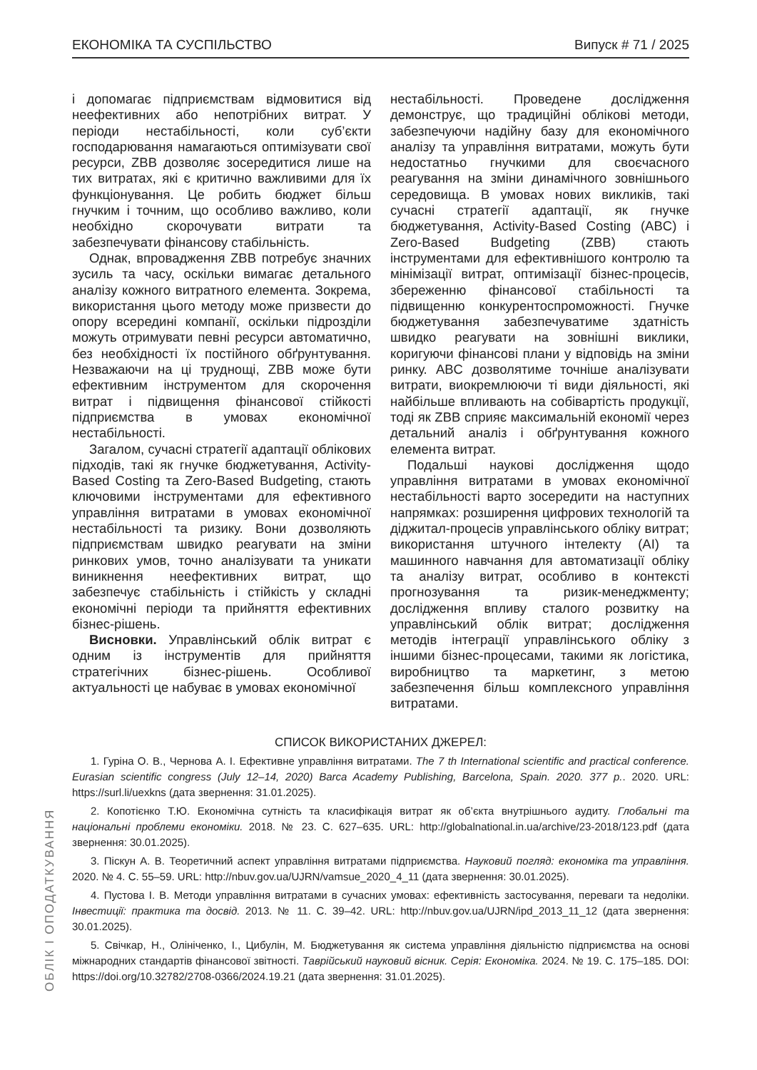ЕКОНОМІКА ТА СУСПІЛЬСТВО Випуск # 71 / 2025
і допомагає підприємствам відмовитися від неефективних або непотрібних витрат. У періоди нестабільності, коли суб’єкти господарювання намагаються оптимізувати свої ресурси, ZBB дозволяє зосередитися лише на тих витратах, які є критично важливими для їх функціонування. Це робить бюджет більш гнучким і точним, що особливо важливо, коли необхідно скорочувати витрати та забезпечувати фінансову стабільність.
Однак, впровадження ZBB потребує значних зусиль та часу, оскільки вимагає детального аналізу кожного витратного елемента. Зокрема, використання цього методу може призвести до опору всередині компанії, оскільки підрозділи можуть отримувати певні ресурси автоматично, без необхідності їх постійного обґрунтування. Незважаючи на ці труднощі, ZBB може бути ефективним інструментом для скорочення витрат і підвищення фінансової стійкості підприємства в умовах економічної нестабільності.
Загалом, сучасні стратегії адаптації облікових підходів, такі як гнучке бюджетування, Activity-Based Costing та Zero-Based Budgeting, стають ключовими інструментами для ефективного управління витратами в умовах економічної нестабільності та ризику. Вони дозволяють підприємствам швидко реагувати на зміни ринкових умов, точно аналізувати та уникати виникнення неефективних витрат, що забезпечує стабільність і стійкість у складні економічні періоди та прийняття ефективних бізнес-рішень.
Висновки. Управлінський облік витрат є одним із інструментів для прийняття стратегічних бізнес-рішень. Особливої актуальності це набуває в умовах економічної
нестабільності. Проведене дослідження демонструє, що традиційні облікові методи, забезпечуючи надійну базу для економічного аналізу та управління витратами, можуть бути недостатньо гнучкими для своєчасного реагування на зміни динамічного зовнішнього середовища. В умовах нових викликів, такі сучасні стратегії адаптації, як гнучке бюджетування, Activity-Based Costing (ABC) і Zero-Based Budgeting (ZBB) стають інструментами для ефективнішого контролю та мінімізації витрат, оптимізації бізнес-процесів, збереженню фінансової стабільності та підвищенню конкурентоспроможності. Гнучке бюджетування забезпечуватиме здатність швидко реагувати на зовнішні виклики, коригуючи фінансові плани у відповідь на зміни ринку. ABC дозволятиме точніше аналізувати витрати, виокремлюючи ті види діяльності, які найбільше впливають на собівартість продукції, тоді як ZBB сприяє максимальній економії через детальний аналіз і обґрунтування кожного елемента витрат.
Подальші наукові дослідження щодо управління витратами в умовах економічної нестабільності варто зосередити на наступних напрямках: розширення цифрових технологій та діджитал-процесів управлінського обліку витрат; використання штучного інтелекту (AI) та машинного навчання для автоматизації обліку та аналізу витрат, особливо в контексті прогнозування та ризик-менеджменту; дослідження впливу сталого розвитку на управлінський облік витрат; дослідження методів інтеграції управлінського обліку з іншими бізнес-процесами, такими як логістика, виробництво та маркетинг, з метою забезпечення більш комплексного управління витратами.
СПИСОК ВИКОРИСТАНИХ ДЖЕРЕЛ:
1. Гуріна О. В., Чернова А. І. Ефективне управління витратами. The 7 th International scientific and practical conference. Eurasian scientific congress (July 12–14, 2020) Barca Academy Publishing, Barcelona, Spain. 2020. 377 p.. 2020. URL: https://surl.li/uexkns (дата звернення: 31.01.2025).
2. Копотієнко Т.Ю. Економічна сутність та класифікація витрат як об’єкта внутрішнього аудиту. Глобальні та національні проблеми економіки. 2018. № 23. С. 627–635. URL: http://globalnational.in.ua/archive/23-2018/123.pdf (дата звернення: 30.01.2025).
3. Піскун А. В. Теоретичний аспект управління витратами підприємства. Науковий погляд: економіка та управління. 2020. № 4. С. 55–59. URL: http://nbuv.gov.ua/UJRN/vamsue_2020_4_11 (дата звернення: 30.01.2025).
4. Пустова І. В. Методи управління витратами в сучасних умовах: ефективність застосування, переваги та недоліки. Інвестиції: практика та досвід. 2013. № 11. С. 39–42. URL: http://nbuv.gov.ua/UJRN/ipd_2013_11_12 (дата звернення: 30.01.2025).
5. Свічкар, Н., Олініченко, І., Цибулін, М. Бюджетування як система управління діяльністю підприємства на основі міжнародних стандартів фінансової звітності. Таврійський науковий вісник. Серія: Економіка. 2024. № 19. С. 175–185. DOI: https://doi.org/10.32782/2708-0366/2024.19.21 (дата звернення: 31.01.2025).
ОБЛІК І ОПОДАТКУВАННЯ